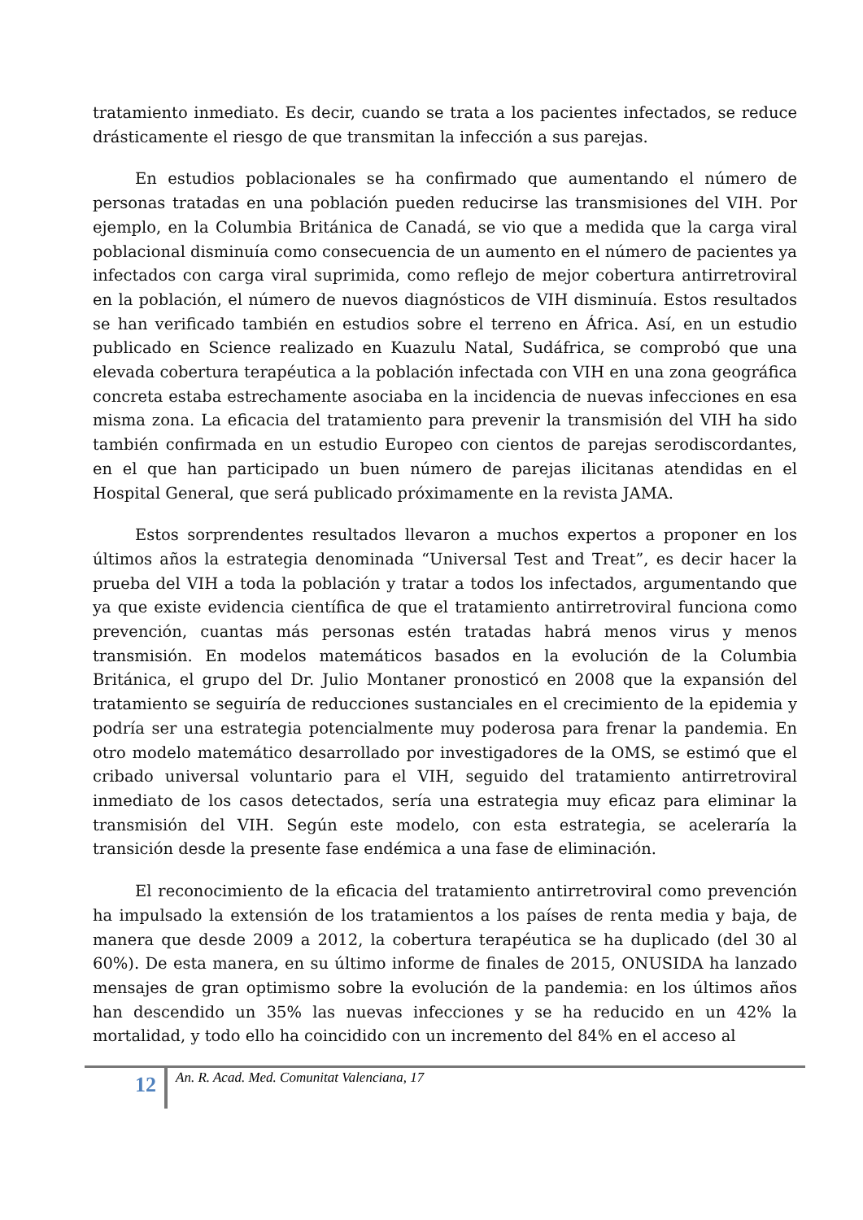tratamiento inmediato. Es decir, cuando se trata a los pacientes infectados, se reduce drásticamente el riesgo de que transmitan la infección a sus parejas.
En estudios poblacionales se ha confirmado que aumentando el número de personas tratadas en una población pueden reducirse las transmisiones del VIH. Por ejemplo, en la Columbia Británica de Canadá, se vio que a medida que la carga viral poblacional disminuía como consecuencia de un aumento en el número de pacientes ya infectados con carga viral suprimida, como reflejo de mejor cobertura antirretroviral en la población, el número de nuevos diagnósticos de VIH disminuía. Estos resultados se han verificado también en estudios sobre el terreno en África. Así, en un estudio publicado en Science realizado en Kuazulu Natal, Sudáfrica, se comprobó que una elevada cobertura terapéutica a la población infectada con VIH en una zona geográfica concreta estaba estrechamente asociaba en la incidencia de nuevas infecciones en esa misma zona. La eficacia del tratamiento para prevenir la transmisión del VIH ha sido también confirmada en un estudio Europeo con cientos de parejas serodiscordantes, en el que han participado un buen número de parejas ilicitanas atendidas en el Hospital General, que será publicado próximamente en la revista JAMA.
Estos sorprendentes resultados llevaron a muchos expertos a proponer en los últimos años la estrategia denominada “Universal Test and Treat”, es decir hacer la prueba del VIH a toda la población y tratar a todos los infectados, argumentando que ya que existe evidencia científica de que el tratamiento antirretroviral funciona como prevención, cuantas más personas estén tratadas habrá menos virus y menos transmisión. En modelos matemáticos basados en la evolución de la Columbia Británica, el grupo del Dr. Julio Montaner pronosticó en 2008 que la expansión del tratamiento se seguiría de reducciones sustanciales en el crecimiento de la epidemia y podría ser una estrategia potencialmente muy poderosa para frenar la pandemia. En otro modelo matemático desarrollado por investigadores de la OMS, se estimó que el cribado universal voluntario para el VIH, seguido del tratamiento antirretroviral inmediato de los casos detectados, sería una estrategia muy eficaz para eliminar la transmisión del VIH. Según este modelo, con esta estrategia, se aceleraría la transición desde la presente fase endémica a una fase de eliminación.
El reconocimiento de la eficacia del tratamiento antirretroviral como prevención ha impulsado la extensión de los tratamientos a los países de renta media y baja, de manera que desde 2009 a 2012, la cobertura terapéutica se ha duplicado (del 30 al 60%). De esta manera, en su último informe de finales de 2015, ONUSIDA ha lanzado mensajes de gran optimismo sobre la evolución de la pandemia: en los últimos años han descendido un 35% las nuevas infecciones y se ha reducido en un 42% la mortalidad, y todo ello ha coincidido con un incremento del 84% en el acceso al
12
An. R. Acad. Med. Comunitat Valenciana, 17